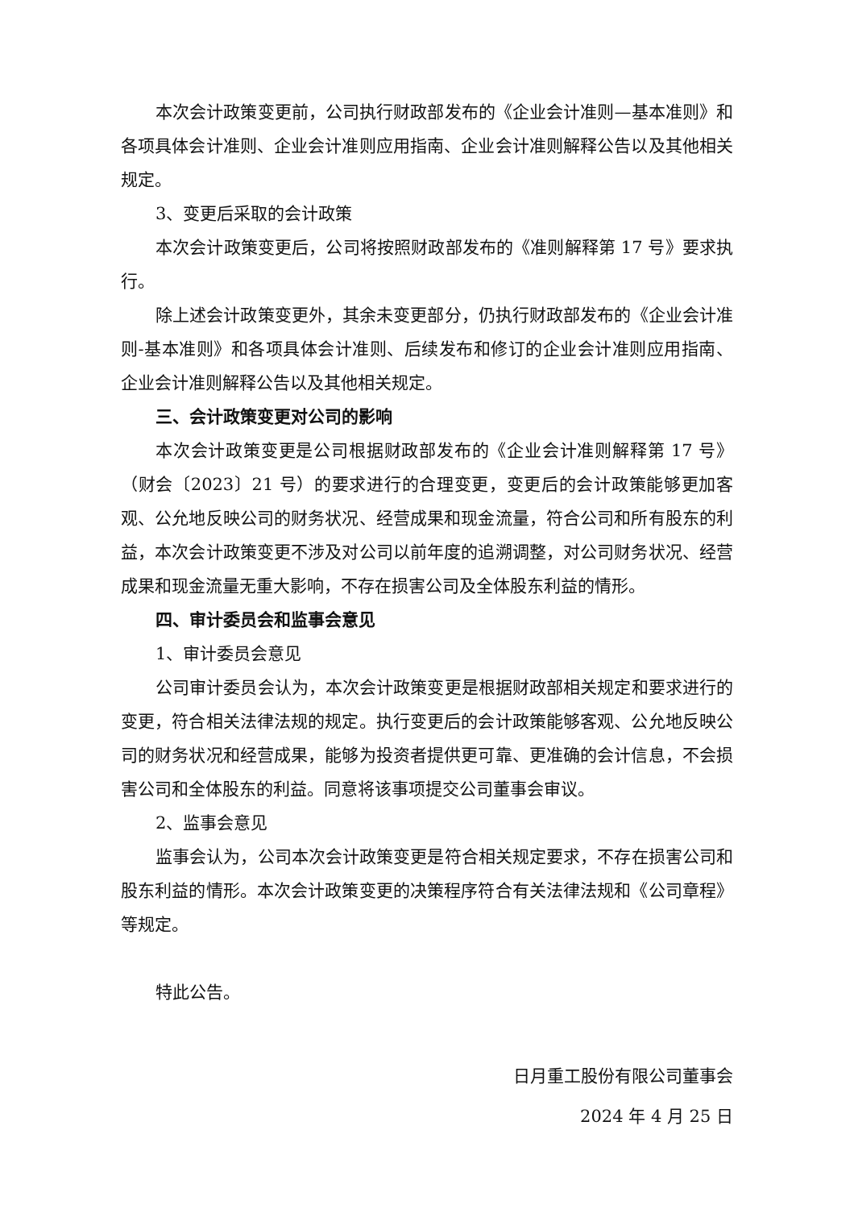本次会计政策变更前，公司执行财政部发布的《企业会计准则—基本准则》和各项具体会计准则、企业会计准则应用指南、企业会计准则解释公告以及其他相关规定。
3、变更后采取的会计政策
本次会计政策变更后，公司将按照财政部发布的《准则解释第 17 号》要求执行。
除上述会计政策变更外，其余未变更部分，仍执行财政部发布的《企业会计准则-基本准则》和各项具体会计准则、后续发布和修订的企业会计准则应用指南、企业会计准则解释公告以及其他相关规定。
三、会计政策变更对公司的影响
本次会计政策变更是公司根据财政部发布的《企业会计准则解释第 17 号》（财会〔2023〕21 号）的要求进行的合理变更，变更后的会计政策能够更加客观、公允地反映公司的财务状况、经营成果和现金流量，符合公司和所有股东的利益，本次会计政策变更不涉及对公司以前年度的追溯调整，对公司财务状况、经营成果和现金流量无重大影响，不存在损害公司及全体股东利益的情形。
四、审计委员会和监事会意见
1、审计委员会意见
公司审计委员会认为，本次会计政策变更是根据财政部相关规定和要求进行的变更，符合相关法律法规的规定。执行变更后的会计政策能够客观、公允地反映公司的财务状况和经营成果，能够为投资者提供更可靠、更准确的会计信息，不会损害公司和全体股东的利益。同意将该事项提交公司董事会审议。
2、监事会意见
监事会认为，公司本次会计政策变更是符合相关规定要求，不存在损害公司和股东利益的情形。本次会计政策变更的决策程序符合有关法律法规和《公司章程》等规定。
特此公告。
日月重工股份有限公司董事会
2024 年 4 月 25 日